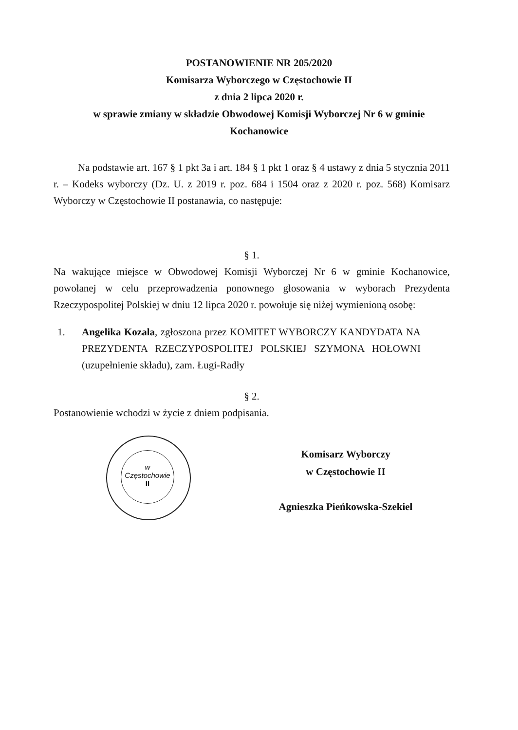POSTANOWIENIE NR 205/2020
Komisarza Wyborczego w Częstochowie II
z dnia 2 lipca 2020 r.
w sprawie zmiany w składzie Obwodowej Komisji Wyborczej Nr 6 w gminie
Kochanowice
Na podstawie art. 167 § 1 pkt 3a i art. 184 § 1 pkt 1 oraz § 4 ustawy z dnia 5 stycznia 2011 r. – Kodeks wyborczy (Dz. U. z 2019 r. poz. 684 i 1504 oraz z 2020 r. poz. 568) Komisarz Wyborczy w Częstochowie II postanawia, co następuje:
§ 1.
Na wakujące miejsce w Obwodowej Komisji Wyborczej Nr 6 w gminie Kochanowice, powołanej w celu przeprowadzenia ponownego głosowania w wyborach Prezydenta Rzeczypospolitej Polskiej w dniu 12 lipca 2020 r. powołuje się niżej wymienioną osobę:
1. Angelika Kozala, zgłoszona przez KOMITET WYBORCZY KANDYDATA NA PREZYDENTA RZECZYPOSPOLITEJ POLSKIEJ SZYMONA HOŁOWNI (uzupełnienie składu), zam. Ługi-Radły
§ 2.
Postanowienie wchodzi w życie z dniem podpisania.
Komisarz Wyborczy
w Częstochowie II
Agnieszka Pieńkowska-Szekiel
w Częstochowie
II